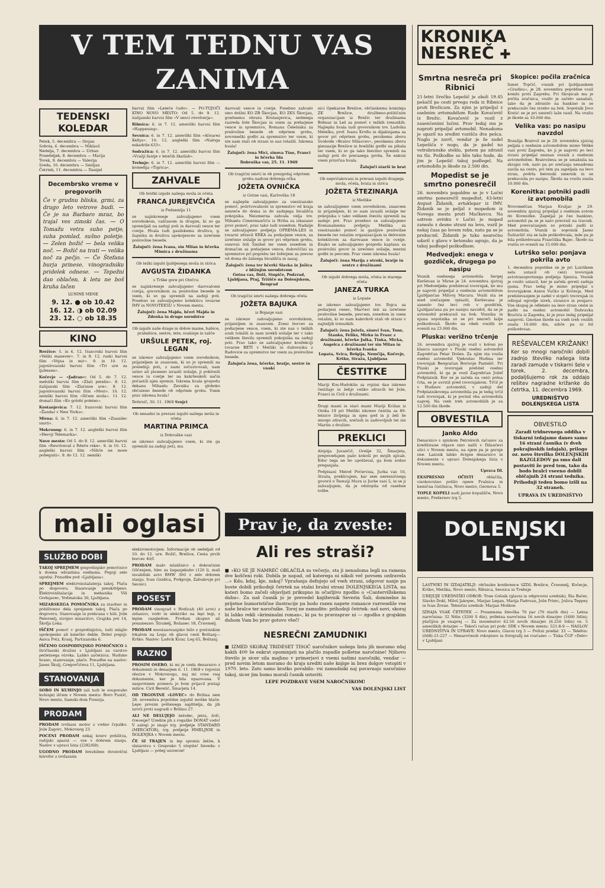V TEM TEDNU VAS ZANIMA
TEDENSKI KOLEDAR
Petek, 5. decembra — Stojan
Sobota, 6. decembra — Miklavž
Nedelja, 7. decembra — Urban
Ponedeljek, 8. decembra — Marija
Torek, 9. decembra — Valerija
Sreda, 10. decembra — Smiljan
Četrtek, 11. decembra — Danijel
Decembrsko vreme v pregovorih
Če v grudnu bliska, grmi, za drugo leto vetrove budi. — Če je na Barbaro mraz, bo trajal ves zimski čas. — O Tomažu vetra suho petje, suha pomlad, sušno poletje. — Zelen božič — bela velika noč. — Božič na trati — velika noč za pečjo. — Če Štefana burja prinese, vinogradniku pridelek odnese. — Tepežni dan oblačen, k letu ne boš kruha lačen
LUNINE MENE
9. 12. ● ob 10.42
16. 12. ◑ ob 02.09
23. 12. ○ ob 18.35
KINO
Brežice: 5. in 6. 12. francoski barvni film »Veliki manever«. 7. in 8. 12. ruski barvni film »Vojna in mir«. 9. in 10. 12. jugoslovanski barvni film »Tri ure za ljubezen«.
Kočevje — »Jadran«: Od 5. do 7. 12. mehiški barvni film »Zlati petelin«. 8. 12. italijanski film »Zlatinne ure«. 9. 12. jugoslovanski barvni film »Most«. 10. 12. nemški barvni film »Iščem moža«. 11. 12. domači film »Ko golobi poletes«.
Kostanjevica: 7. 12. francoski barvni film »Žandar v New Yorku«.
Mirna: 6. in 7. 12. ameriški film »Znanilec smrti«.
Mokronog: 6. in 7. 12. angleški barvni film »Heroji Telemarka«.
Novo mesto: Od 5. do 8. 12. ameriški barvni film »Revolveraš z Rdeče reke«. 9. in 10. 12. angleški barvni film »Nihče ne more pobegniti«. 9. do 12. 12. nemški
barvni film »Leteče čudo«. — PO-TUJOČI KINO NOVO MESTO: Od 5. do 9. 12. italijanski barvni film »V senci revolverja«.
Ribnica: 6. in 7. 12. ameriški barvni film »Happening«.
Sevnica: 6. in 7. 12. ameriški film »Alivarez Kellys«. 10. 12. angleški film »Naloga eskadrile 633«.
Sodražica: 6. in 7. 12. ameriški barvni film »Vražji fantje v letečih škatlah«.
Trebnje: 6. in 7. 12. ameriški barvni film — komedija »Tigrica«.
ZAHVALE
Ob bridki izgubi našega moža in očeta
FRANCA JUREJEVČIČA
iz Podzemlja 11
se najiskreneje zahvaljujemo vsem sorodnikom, vaščanom in drugim, ki so ga spremljali na zadnji poti in darovali vence ter cvetje. Hvala tudi gasilskemu društvu, g. župniku in društvu upokojencev za izrečene poslovilne besede.
Žalujoči: žena Ivana, sin Milan in hčerka Mimica z družinama
Ob težki izgubi ljubljenega moža in strica
AVGUSTA ŽIDANKA
s Trške gore pri Otočcu
se najiskreneje zahvaljujemo darovalcem cvetja, govornikom za poslovilne besede in vsem, ki so ga spremili na zadnji poti. Posebno se zahvaljujemo kolektivu tovarne IMV in NOVOTEKSU v Novem mestu.
Žalujoči: žena Majda, hčeri Majda in Zdenka in drugo sorodstvo
Ob izgubi naše drage in dobre mame, babice, prababice, sestre, tete, svakinje in tašče
URŠULE PETEK, roj. LEGAN
se iskreno zahvaljujemo vsem sorodnikom, prijateljem in znancem, ki so jo spremili na poslednji poti, z nami sočustvovali, nam ustno ali pismeno izrazili sožalje, ji poklonili vence in cvetje ter na kakršenkoli način počastili njen spomin. Iskrena hvala gospodu dekanu Mihaelu Zevniku za globoko občuteno besede ob odprtem grobu. Vsem prav iskrena hvala!
Dobrnič, 30. 11. 1969 Svojci
Ob nenadni in prerani izgubi našega moža in očeta
MARTINA PRIMCA
iz Dobruške vasi
se iskreno zahvaljujemo vsem, ki ste ga spremili na zadnji poti, mu
darovali vence in cvetje. Posebno zahvalo smo dolžni KO ZB Škocjan, KO ZKS Škocjan, gozdnemu obratu Kostanjevica, sedmega razreda šole Škocjan in vsem za podarjene vence in spremstvo, Romanu Čelešniku za poslovilne besede ob odprtem grobu, novomeški godbi za spremstvo ter vsem, ki ste nam stali ob strani in nas tolažili. Iskrena hvala!
Žalujoči: žena Mici, sinova Tine, Franci in hčerka Ida
Dobruška vas, 25. 11. 1969
Ob tragični smrti in ob prezgodaj odprtem grobu nadvse dobrega očka
JOŽETA OVNIČKA
iz Gotne vasi, Karlovška 18
se najlepše zahvaljujemo za vsestransko pomoč, požrtvovalnost in spremstvo od kraja nesreče do doma in do zadnjega bivališča pokojnika. Neizmerna zahvala velja tov. Mihaelu Cimermančiču iz Hriba za izkazano prvo pomoč, prav tako tudi sosedom. Nadalje se zahvaljujemo podjetju OPREMA-LES in tovarni zdravil KRKA za podarjene vence, za izrečeno sožalje in govor pri odprtem grobu, osnovni šoli Šmihel ter vsem sosedom in domačim za podarjene vence, duhovščini za spremstvo pri pogrebu ter šoferjem za prevoz od doma do žalnega bivališča in nazaj.
Žalujoči: žena ter hčerki Slavka in Jožica z bližnjim sorodstvom
Gotna vas, Dolž, Stopiče, Podzrad, Ljubljana, Ptuj, Tržišče na Dolenjskem, Beograd
Ob tragični smrti našega dobrega očeta
JOŽETA BAJUKA
iz Bojanje vasi
se iskreno zahvaljujemo sorodnikom, prijateljem in znancem. Zveni borcev za podarjene vence, vsem, ki ste nas v težkih urah tolažili in nam izrekli sožalje ter v tako velikem številu spremili pokojnika na zadnji poti. Prav tako se zahvaljujemo konfekciji tovarne BETI v Metliki in duhovniku z Radovice za spremstvo ter vsem za poslovilne besede.
Žalujoča žena, hčerke, bratje, sestre in vnuki
nici Opekarne Brežice, občinskemu komiteju ZK Brežice, družbeno-političnim organizacijam iz Brežic ter družinama Bobnar in Leš za pomoč v težkih trenutkih. Najlepša hvala tudi govornikom tov. Ludviku Metelku, prof. Ivanu Kroflu in dijakinjama za govor pri odprtem grobu, pevskemu zboru Svobode »Bratov Milavcev«, pevskemu zboru gimnazije Brežice in brežiški godbi na pihala ter vsem, ki so ga tako številno spremili na zadnji poti do preranega groba. Še enkrat vsem prisrčna hvala.
Žalujoči starši in brat
Ob nepričakovani in prerani izgubi dragega moža, očeta, brata in strica
JOŽETA ŠTEZINARJA
iz Metlike
se zahvaljujemo vsem sorodnikom, znancem in prijateljem, ki so nam izrazili sožalje ter pokojnika v tako velikem številu spremili na zadnjo pot. Prav posebno se zahvaljujemo Komunalnemu podjetju Metlika za vsestransko pomoč in ganljive poslovilne besede ter ostalim organizacijam in delovnim kolektivom za darovane vence in cvetje. Enako se zahvaljujemo gospodu kaplanu za poslovilni govor in izrečeno sožalje, mestni godbi in pevcem. Prav vsem iskrena hvala!
Žalujoči: žena Marija z otroki, bratje in sestre z družinami
Ob izgubi dobrega moža, očeta in starega očeta
JANEZA TURKA
iz Lopate
se iskreno zahvaljujemo tov. Rojcu za podarjeni venec, Marčevi teti za izrečene poslovilne besede, pevcem, sosedom in vsem ostalim, ki so nam kakorkoli stali ob strani v najtežjih trenutkih.
Žalujoči: žena Jožefa, sinovi Ivan, Tone, Stanko, Feliks, Mirko in Franc z družinami, hčerke Julka, Tinka, Micka, Angelca z družinami ter sin Milan in hčerka Ivanka
Lopata, Svica, Belgija, Nemčija, Kočevje, Krško, Straža, Ljubljana
ČESTITKE
Mariji Kos-Hudoklin za rojstni dan iskreno čestitajo in želijo veliko zdravih let Jože, Franci in Ciril z družinami.
Dragi mami in stari mami Mariji Križan iz Otoka 19 pri Metliki iskreno čestita za 80-letnico življenja in njen god in ji želi še mnogo zdravih, srečnih in zadovoljnih let sin Martin z družino.
PREKLICI
Alojzija Juvančič, Orešje 32, Šmarjeta, prepovedujem pašo kokoši po mojih njivah. Kdor tega ne bo upošteval, ga bom sodno preganjala.
Podpisani Metod Počervina, Jurka vas 10, Straža, preklicujem, kar sem neresničnega govoril o Tereziji Murn iz Jurke vasi 5, in se ji zahvaljujem, da je odstopila od rasebne tožbe.
mali oglasi
SLUŽBO DOBI
TAKOJ SPREJMEM gospodinjsko pomočnico k dvema odraslima osebama. Pogoji zelo ugodni. Ponudbe pod »Ljubljana«.
SPREJMEM elektroinstalaterja takoj. Plača po dogovoru. Stanovanje preskrbljeno. Elektroinštalacija in mehanika Vili Godnjavec, Vodmatska 30, Ljubljana.
MIZARSKEGA POMOČNIKA za stavbno in pohištveno dela sprejmem takoj. Plača po dogovoru. Stanovanje in prehrana v hiši. Jože Peternelj, strojno mizarstvo, Grajska pot 14, Škofja Loka.
IŠČEM pomoč v gospodinjstvu, tudi mlajšo upokojenko ali kmečko dekle. Dobri pogoji: Anica Potz, Kranj, Partizanska 6.
IŠČEMO GOSPODINJSKO POMOČNICO k štričlanski družini v Ljubljani za varstvo petletnega otroka. Lahko začetnica. Nudimo hrano, stanovanje, plačo. Ponudbe na naslov: Janez Škulj, Gregorčičeva 11, Ljubljana.
STANOVANJA
SOBO IN KUHINJO (ali tudi le souporabo kuhinje) iščem v Novem mestu: Boro Pustič, Novo mesto, Samski dom Pionirja.
PRODAM
PRODAM trofazni motor z vodno črpalko. Jože Zagorc, Mokronog 23.
POCENI PRODAM nekaj kosov pohištva, radijski aparat — vse v dobrem stanju. Naslov v upravi lista (2282/69).
UGODNO PRODAM brezhiben dvostolčni hitrofor z trofaznim
elektromotorjem. Informacije ob nedeljah od 10. do 12. ure. Rožič, Brežice, Cesta prvih borcev 40/I.
PRODAM malo mlatilnico z dokončnim čiščenjem, hlev za žaganjekubo (120 l), mali invalidski avto BMW 300 v zelo dobrem stanju. Ivan Gnidica, Podgorje, Zabukovje pri Sevnici.
POSEST
PRODAM vinograd v Hodicah (40 arov) z zidanico, vodo in elektriko na lepi legi, z lepim razgledom. Prodam skupno ali posamezno. Štrukelj, Rožanec 18, Črnomelj.
PRODAM enostanovanjsko hišo z gostinskim lokalom na Logu ob glavni cesti Boštanj—Krško. Naslov: Ludvik Kirar, Log 65, Boštanj.
RAZNO
PROSIM OSEBO, ki mi je vzela denarnico z dokumenti in denarjem 6. 11. 1969 v trgovini obutve v Mokronogu, naj mi vrne vsaj dokumente, ker je bila opazovana. V nasprotnem primeru jo bom prijavil postaji milice. Ciril Beretič, Šmarjeta 14.
OD TRGOVINE »LOVEC« do Brilina sem 28. novembra popoldne izgubil moške hlače. Lepo prosim poštenega najditelja, da jih izroči proti nagradi v Brilinu 27.
ALI NE DELUJEJO želodec, jetra, žolč, črevesje? Uredite jih z rogaško DONAT vodo! V zalogi jo imajo trg. podjetje STANDARD (MERCATOR), trg. podjetje HMELJNIK in DOLENJKA v Novem mestu.
ČE SI TRAJEN in lep spomin želite, k slatarstvu v Gosposko 5 stopite! Seveda: v Ljubljani — poleg univerze!
Prav je, da zveste:
Ali res straši?
■ »KO SE JE NAMREČ OBLAČILA za večerjo, sta ji nenadoma legli na ramena dve koščeni roki. Dobila je napad, od katerega ni nikoli več povsem ozdravela ...« Kdo, kdaj, kje, zakaj? Vprašanja dežujejo od vseh strani, odgovor nanje pa boste dobili prihodnji četrtek na stalni bralni strani DOLENJSKEGA LISTA, na kateri bomo začeli objavljati prikupno in očarljivo zgodbo o »Cantervillskemu duhu«. Za naš časnik jo je prevedel književnik Severin Šali, domiselne in prijetne humoristične ilustracije pa bodo razen napete romance razveselile vse naše bralce ter naročnike. Torej ne zamudite: prihodnji četrtek: naš novi, skoraj bi lahko rekli »kriminalni roman«, ki pa to pravzaprav ni — zgodba z grajskim duhom Vam bo prav gotovo všeč!
NESREČNI ZAMUDNIKI
■ IZMED SKORAJ TRIDESET TISOČ naročnikov našega lista jih moramo zdaj kakih 400 še enkrat opominjati na plačilo zapadle polletne naročnine! Njihovo število je sicer sila majhno v primerjavi z vsemi našimi naročniki, vendar — pred novim letom moramo do kraja urediti naše knjige in brez dolgov vstopiti v 1970. leto. Zato samo kratko povabilo: vsi zamudniki naj poravnajo naročnino takoj, sicer jim bomo morali časnik ustaviti.
LEPE POZDRAVE VSEM NAROČNIKOM!
VAS DOLENJSKI LIST
KRONIKA
NESREČ ✚
Smrtna nesreča pri Ribnici
21-letni Srečko Lepešič je okoli 19.45 pešačil po cesti prvega reda iz Ribnice proti Brežicam. Za njim je pripeljal z osebnim avtomobilom Rade Kovačevič iz Brežic. Kovačevič je vozil z zasenčenimi lučmi. Prav tedaj mu je naproti pripeljal avtomobil. Nenadoma je opazil na sredini vozišča dva pešca. Naglo je zavrl, vendar je že zadel Lepešiča v nogo, da je padel na vetrobransko steklo, potem pa zdrsnil na tla. Poškodbe so bile tako hude, da jim je Lepešič takoj podlegel. Na avtomobilu je škode za 2.500 din.
Mopedist se je smrtno ponesrečil
26. novembra popoldne se je v Ločni smrtno ponesrečil mopedist, 43-letni Avgust Židanik, avtoklepar iz IMV. Židanik se je peljal z mopedom iz Novega mesta proti Mačkovcu. Na ostrem ovinku v Ločni je moped zaneslo z desne strani na levo, vozil je nekaj časa po levem robu, nato pa se je prekucnil. Židanik je tako nesrečno udaril z glavo v betonsko ograjo, da je takoj podlegel poškodbam.
Medvedjek: enega v gozdiček, drugega po nasipu
Voznik osebnega avtomobila Sergej Kerševan iz Mirne je 24. novembra zjutraj pri Medvedjeku prehiteval tovornjak, ko mu je naproti pripeljal z osebnim avtomobilom Ljubljančan Milivoj Macura. Vozili sta se med srečanjem oplazili, Kerševana je zaneslo čez levi rob v gozdiček, Ljubljančana pa po nasipu navzdol, da se je avtomobil prekucnil na bok. Voznika in njuna sopotnika so se pri nesreči lažje poškodovali. Škodo na obeh vozilih so ocenili na 23.000 din.
Pluska: verižno trčenje
26. novembra zjutraj je vozil v koloni po klancu navzgor v Pluski osebni avtomobil Zagrebčan Petar Došen. Za njim sta vozila osebni avtomobil Vjekoslav Hudina ter tovornjak Beogračan Borivoje Pantelič. Pri Pluski je tovornjak prehitel osebni avtomobil, ki ga je vozil Zagrebčan Jožef Podplatnik. Ker se je začela na cesti polna črta, se je uvrstil pred tovornjakom. Trčil je v Hudinov avtomobil, v zadnji del Podplatnikovega avtomobila pa je tedaj trčil tudi tovornjak, ki je porinil oba avtomobila naprej. Na vseh treh avtomobilih je za 12.500 din škode.
OBVESTILA
Janko Aldo
Denarnico s spiskom Petrolovih računov za kreditirane objave smo našli v Dilančevi ulici v Novem mestu, na njem pa je gornje ime. Lastnik lahko dvigne denarnico in dokumente v upravi Dolenjskega lista v Novem mestu.
Uprava DL
EKSPRESNO OČISTI oblačila, visokovrstno pošilo opere Pralnica in kemična čistilnica, Novo mesto, Germova 5.
TOPLE KOPELI nudi javno kopališče, Novo mesto, Prešernov trg 5.
Skopice: počila zračnica
Ismet Topčič, voznik pri ljubljanskem »Gradisu«, je 28. novembra popoldne vozil kombi proti Zagrebu. Pri Skopicah mu je počila zračnica, vozilo je začelo zanašati, tako da je zdrsnilo na bankino in se prekucnilo čez strebo na bok. Sopotnik Jovo Kostić se je pri nesreči laže ranil. Na vozilu je škode za 10.000 din.
Velika vas: po nasipu navzdol
Rozalija Bratovž se je 29. novembra zjutraj peljala z osebnim avtomobilom mimo Velike vasi proti Zagrebu, ko ji je naproti po levi strani pripeljal neznan voznik z osebnim avtomobilom. Bratovževa se je umaknila na skrajni rob, nato pa po srečanju nenadoma zavila na cesto, pri tem pa zapeljala na levo stran, podrla betonski smernik in se prekucnila po nasipu. Škoda na vozilu znaša 10.000 din.
Korenitka: potniki padli iz avtomobila
Novomeščan Marjan Kruljac je 29. novembra zjutraj pripeljal z osebnim avtom do Korenitke. Zapeljal je čez bankino, avtomobil pa se je nato prevrnil na travnik. Med prevračanjem so potniki padli iz avtomobila. Voznik in sopotnik Janez Šuštaršič sta se laže poškodovala, teže pa je bila poškodovana Frančiška Bajec. Škodo na vozilu so ocenili na 15.000 din.
Lutrško selo: ponjava pokrila avto
1. decembra popoldne se je pri Lutrškem selu ustavil ob cesti tovornjak avtotransportnega podjetja Sjenica. Voznik je vozilo ustavil, ker je začela goreti zadnja guma. Prav tedaj je mimo pripeljal s tovornjakom Anton Vučko iz Kočevja. Med prehitevanjem je zadel v stoječi tovornjak in odtrgal ogrodje streh, stranico in ponjavo. Vse skupaj je odletelo na levo stran ceste in padlo na osebni avtomobil Dubravka Bručića iz Zagreba, ki je prav tedaj pripeljal nasproti. Gmotne škode na vseh treh vozilih znaša 10.000 din, nihče pa ni bil poškodovan.
REŠEVALCEM KRIŽANK!
Ker so mnogi naročniki dobili zadnjo številko našega lista zaradi zamude v tiskarni šele v torek, 2. decembra, podaljšujemo rok za oddajo rešitev nagradne križanke do četrtka, 11. decembra 1969.
UREDNIŠTVO DOLENJSKEGA LISTA
OBVESTILO
Zaradi tridnevnega oddiha v tiskarni izdajamo danes samo 16 strani časnika (v dveh pokrajinskih izdajah), prilogo oz. novo številko DOLENJSKIH RAZGLEDOV pa smo dali postaviti že pred tem, tako da bodo bralci vseeno dobili običajnih 24 strani tednika. Prihodnji teden bomo izšli na 32 straneh.
UPRAVA IN UREDNIŠTVO
DOLENJSKI LIST
LASTNIKI IN IZDAJATELJI: občinske konference SZDL Brežice, Črnomelj, Kočevje, Krško, Metlika, Novo mesto, Ribnica, Sevnica in Trebnje
UREJUJE UREDNIŠKI ODBOR: Tone Gošnik (glavni in odgovorni urednik), Ria Bačer, Slavko Dokl, Miloš Jakopec, Marjan Legan, Marija Padovan, Jože Primc, Jožica Teppey in Ivan Zoran. Tehnični urednik: Marjan Moškon
IZHAJA VSAK ČETRTEK — Posamezna številka 70 par (70 starih din) — Letna naročnina: 32 Ndin (3200 S din), polletna naročnina 16 novih dinarjev (1600 Sdin); plačljiva je vnaprej — Za inozemstvo 62.50 novih dinarjev (6.250 Sdin) oz. 5 ameriških dolarjev — Tekoči račun pri podr. SDK v Novem mestu: 521-8-9 — NASLOV UREDNIŠTVA IN UPRAVE: Novo mesto, Glavni trg 3 — Poštni predal: 33 — Telefon: (068)-21-227 — Nenaročenih rokopisov in fotografij ne vračamo — Tiska ČGP »Delo« v Ljubljani